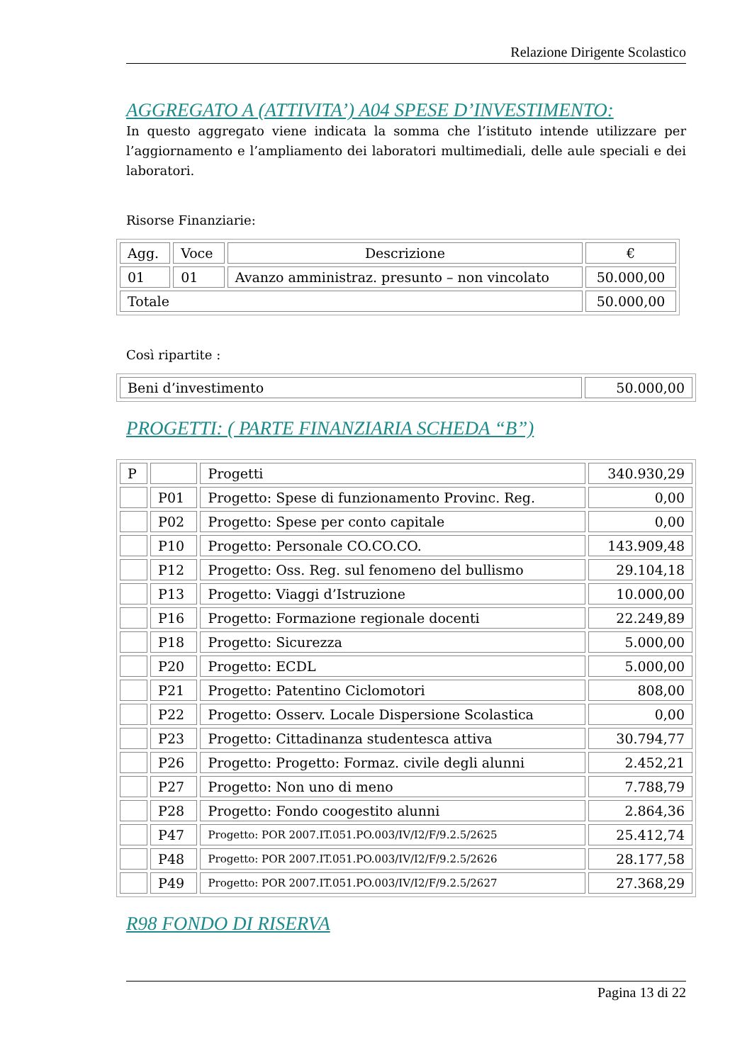Relazione Dirigente Scolastico
AGGREGATO A (ATTIVITA’) A04 SPESE D’INVESTIMENTO:
In questo aggregato viene indicata la somma che l’istituto intende utilizzare per l’aggiornamento e l’ampliamento dei laboratori multimediali, delle aule speciali e dei laboratori.
Risorse Finanziarie:
| Agg. | Voce | Descrizione | € |
| 01 | 01 | Avanzo amministraz. presunto – non vincolato | 50.000,00 |
| Totale | | | 50.000,00 |
Così ripartite :
| Beni d’investimento | 50.000,00 |
PROGETTI: ( PARTE FINANZIARIA SCHEDA “B”)
| P | | Progetti | 340.930,29 |
| | P01 | Progetto: Spese di funzionamento Provinc. Reg. | 0,00 |
| | P02 | Progetto: Spese per conto capitale | 0,00 |
| | P10 | Progetto: Personale CO.CO.CO. | 143.909,48 |
| | P12 | Progetto: Oss. Reg. sul fenomeno del bullismo | 29.104,18 |
| | P13 | Progetto: Viaggi d’Istruzione | 10.000,00 |
| | P16 | Progetto: Formazione regionale docenti | 22.249,89 |
| | P18 | Progetto: Sicurezza | 5.000,00 |
| | P20 | Progetto: ECDL | 5.000,00 |
| | P21 | Progetto: Patentino Ciclomotori | 808,00 |
| | P22 | Progetto: Osserv. Locale Dispersione Scolastica | 0,00 |
| | P23 | Progetto: Cittadinanza studentesca attiva | 30.794,77 |
| | P26 | Progetto: Progetto: Formaz. civile degli alunni | 2.452,21 |
| | P27 | Progetto: Non uno di meno | 7.788,79 |
| | P28 | Progetto: Fondo coogestito alunni | 2.864,36 |
| | P47 | Progetto: POR 2007.IT.051.PO.003/IV/I2/F/9.2.5/2625 | 25.412,74 |
| | P48 | Progetto: POR 2007.IT.051.PO.003/IV/I2/F/9.2.5/2626 | 28.177,58 |
| | P49 | Progetto: POR 2007.IT.051.PO.003/IV/I2/F/9.2.5/2627 | 27.368,29 |
R98 FONDO DI RISERVA
Pagina 13 di 22